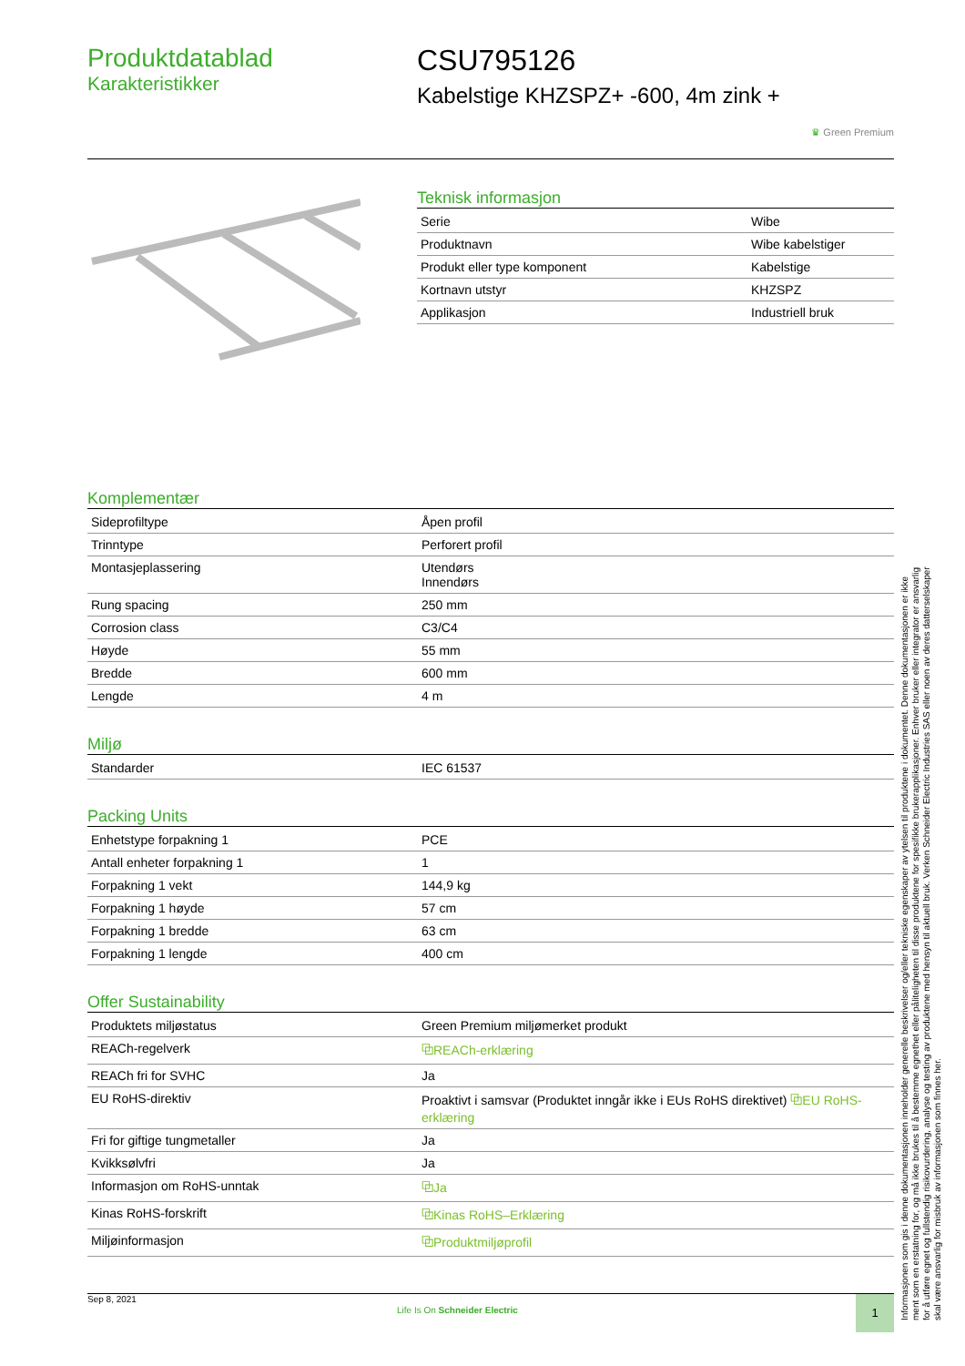Produktdatablad
Karakteristikker
CSU795126
Kabelstige KHZSPZ+ -600, 4m zink +
♛ Green Premium
Teknisk informasjon
| Serie | Wibe |
| Produktnavn | Wibe kabelstiger |
| Produkt eller type komponent | Kabelstige |
| Kortnavn utstyr | KHZSPZ |
| Applikasjon | Industriell bruk |
Komplementær
| Sideprofiltype | Åpen profil |
| Trinntype | Perforert profil |
| Montasjeplassering | Utendørs Innendørs |
| Rung spacing | 250 mm |
| Corrosion class | C3/C4 |
| Høyde | 55 mm |
| Bredde | 600 mm |
| Lengde | 4 m |
Miljø
| Standarder | IEC 61537 |
Packing Units
| Enhetstype forpakning 1 | PCE |
| Antall enheter forpakning 1 | 1 |
| Forpakning 1 vekt | 144,9 kg |
| Forpakning 1 høyde | 57 cm |
| Forpakning 1 bredde | 63 cm |
| Forpakning 1 lengde | 400 cm |
Offer Sustainability
| Produktets miljøstatus | Green Premium miljømerket produkt |
| REACh-regelverk | ⧉REACh-erklæring |
| REACh fri for SVHC | Ja |
| EU RoHS-direktiv | Proaktivt i samsvar (Produktet inngår ikke i EUs RoHS direktivet) ⧉EU RoHS-erklæring |
| Fri for giftige tungmetaller | Ja |
| Kvikksølvfri | Ja |
| Informasjon om RoHS-unntak | ⧉Ja |
| Kinas RoHS-forskrift | ⧉Kinas RoHS–Erklæring |
| Miljøinformasjon | ⧉Produktmiljøprofil |
Sep 8, 2021
Life Is On Schneider Electric
1
Informasjonen som gis i denne dokumentasjonen inneholder generelle beskrivelser og/eller tekniske egenskaper av ytelsen til produktene i dokumentet. Denne dokumentasjonen er ikke ment som en erstatning for, og må ikke brukes til å bestemme egnethet eller påliteligheten til disse produktene for spesifikke brukerapplikasjoner. Enhver bruker eller integrator er ansvarlig for å utføre egnet og fullstendig risikovurdering, analyse og testing av produktene med hensyn til aktuell bruk. Verken Schneider Electric Industries SAS eller noen av deres datterselskaper skal være ansvarlig for misbruk av informasjonen som finnes her.